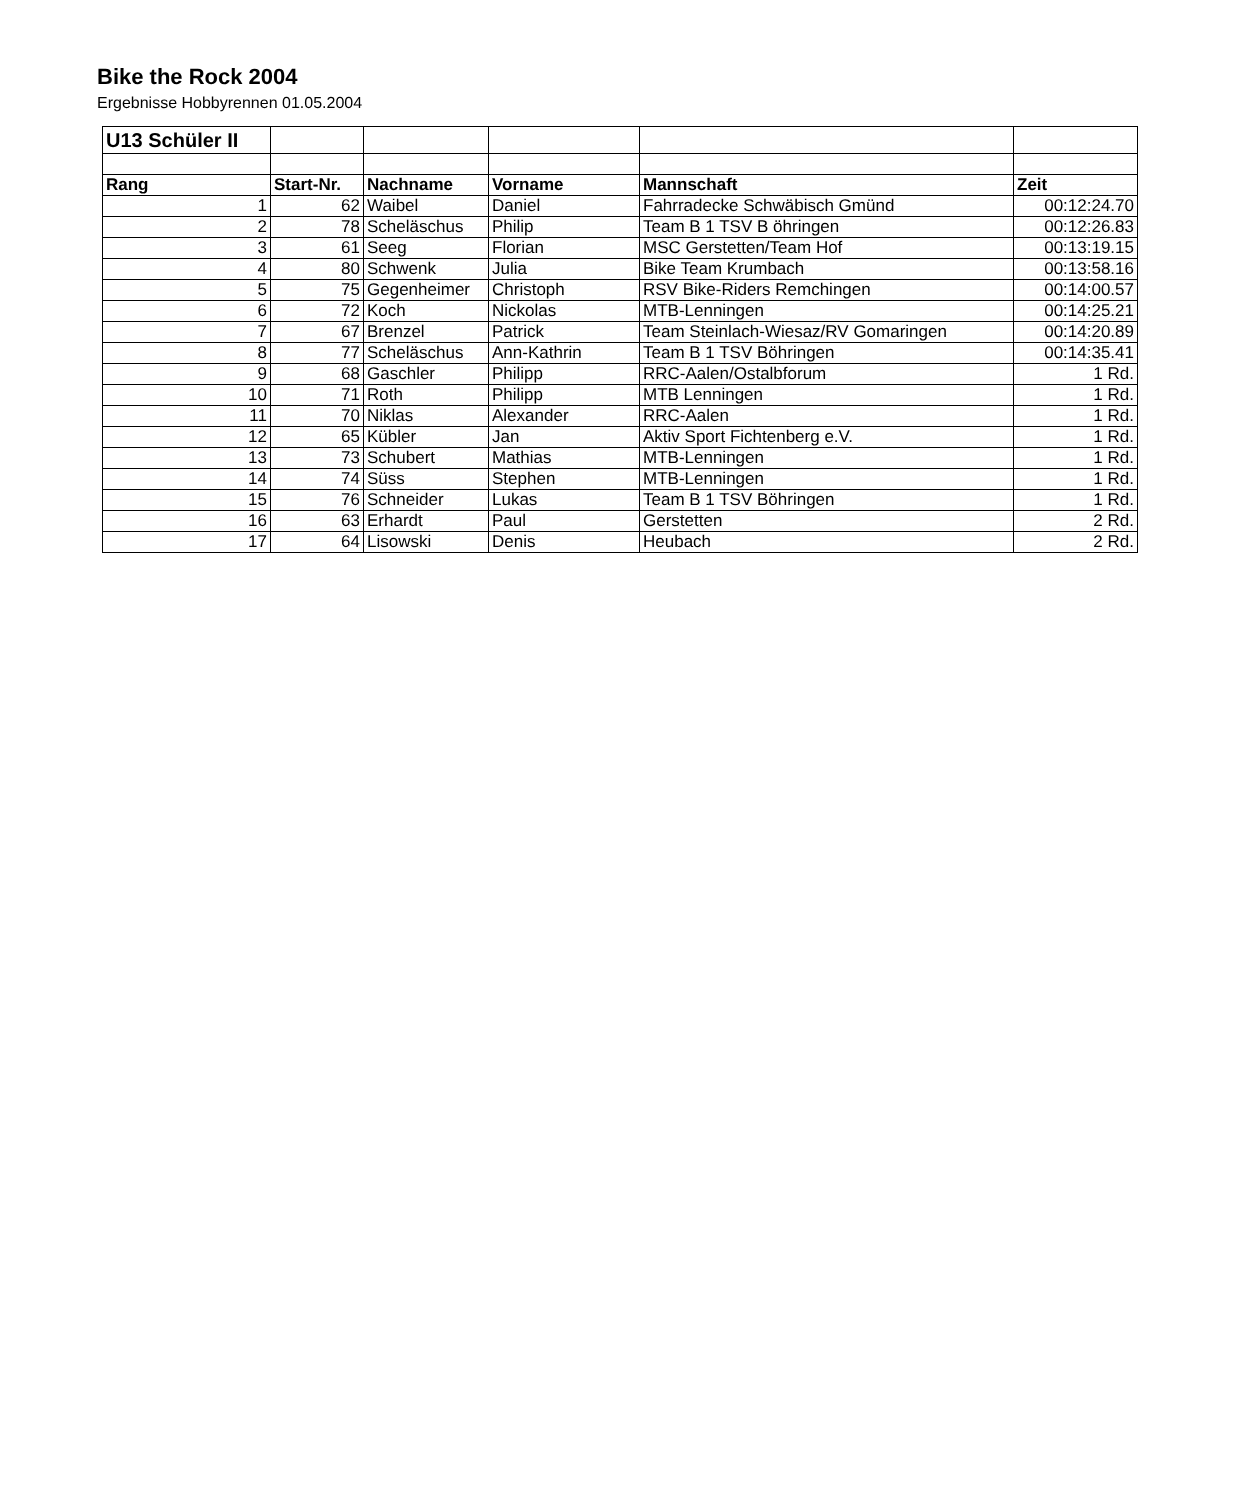Bike the Rock 2004
Ergebnisse Hobbyrennen 01.05.2004
| U13 Schüler II | | | | | |
| Rang | Start-Nr. | Nachname | Vorname | Mannschaft | Zeit |
| 1 | 62 | Waibel | Daniel | Fahrradecke Schwäbisch Gmünd | 00:12:24.70 |
| 2 | 78 | Scheläschus | Philip | Team B 1 TSV B öhringen | 00:12:26.83 |
| 3 | 61 | Seeg | Florian | MSC Gerstetten/Team Hof | 00:13:19.15 |
| 4 | 80 | Schwenk | Julia | Bike Team Krumbach | 00:13:58.16 |
| 5 | 75 | Gegenheimer | Christoph | RSV Bike-Riders Remchingen | 00:14:00.57 |
| 6 | 72 | Koch | Nickolas | MTB-Lenningen | 00:14:25.21 |
| 7 | 67 | Brenzel | Patrick | Team Steinlach-Wiesaz/RV Gomaringen | 00:14:20.89 |
| 8 | 77 | Scheläschus | Ann-Kathrin | Team B 1 TSV Böhringen | 00:14:35.41 |
| 9 | 68 | Gaschler | Philipp | RRC-Aalen/Ostalbforum | 1 Rd. |
| 10 | 71 | Roth | Philipp | MTB Lenningen | 1 Rd. |
| 11 | 70 | Niklas | Alexander | RRC-Aalen | 1 Rd. |
| 12 | 65 | Kübler | Jan | Aktiv Sport Fichtenberg e.V. | 1 Rd. |
| 13 | 73 | Schubert | Mathias | MTB-Lenningen | 1 Rd. |
| 14 | 74 | Süss | Stephen | MTB-Lenningen | 1 Rd. |
| 15 | 76 | Schneider | Lukas | Team B 1 TSV Böhringen | 1 Rd. |
| 16 | 63 | Erhardt | Paul | Gerstetten | 2 Rd. |
| 17 | 64 | Lisowski | Denis | Heubach | 2 Rd. |